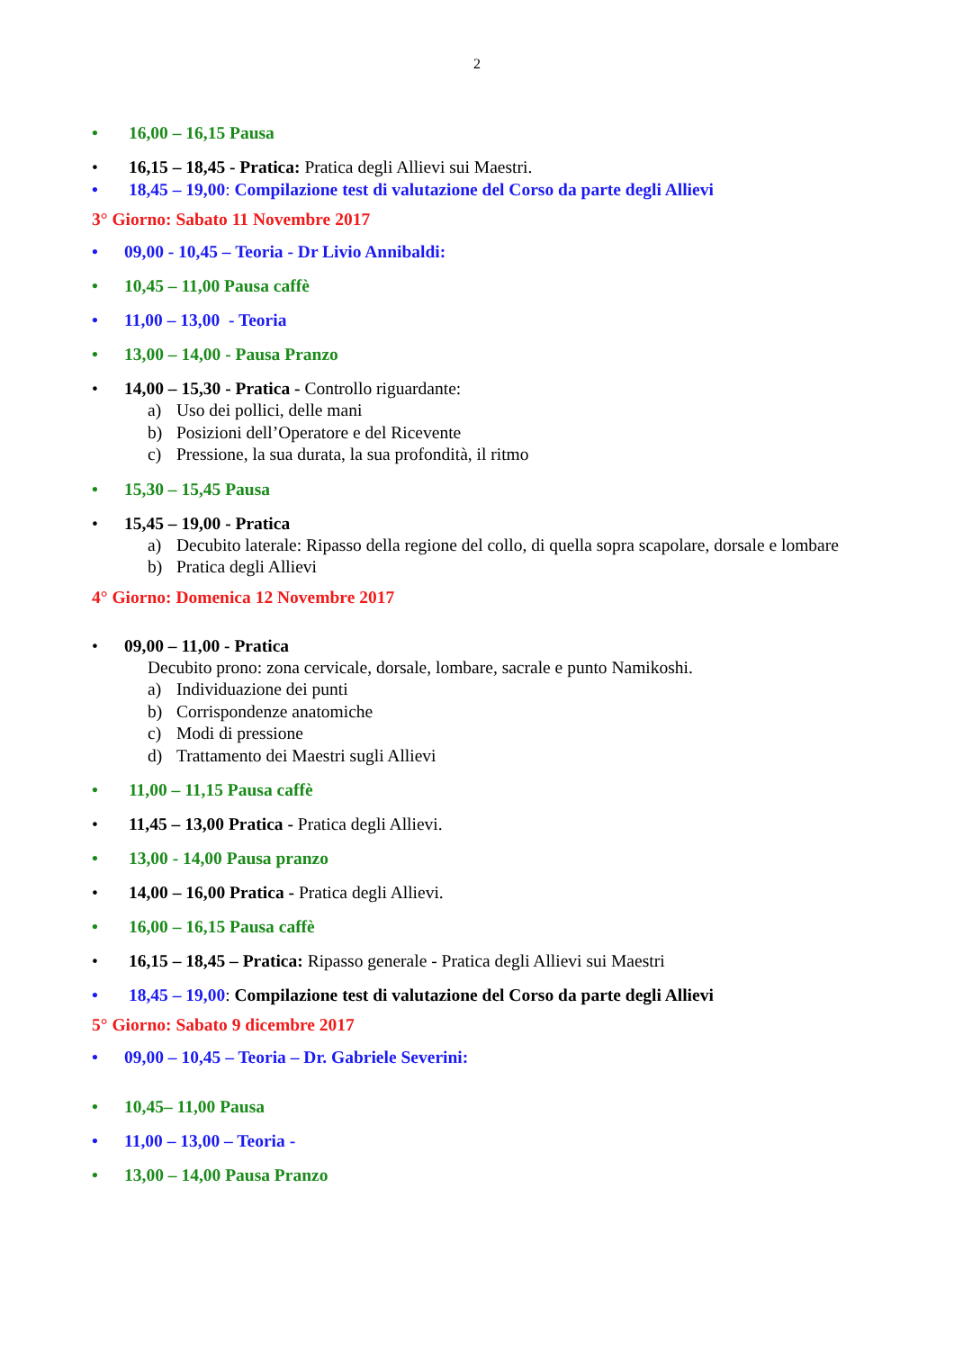2
• 16,00 – 16,15 Pausa
• 16,15 – 18,45 - Pratica: Pratica degli Allievi sui Maestri.
• 18,45 – 19,00: Compilazione test di valutazione del Corso da parte degli Allievi
3° Giorno: Sabato 11 Novembre 2017
• 09,00 - 10,45 – Teoria - Dr Livio Annibaldi:
• 10,45 – 11,00 Pausa caffè
• 11,00 – 13,00 - Teoria
• 13,00 – 14,00 - Pausa Pranzo
• 14,00 – 15,30 - Pratica - Controllo riguardante:
a) Uso dei pollici, delle mani
b) Posizioni dell’Operatore e del Ricevente
c) Pressione, la sua durata, la sua profondità, il ritmo
• 15,30 – 15,45 Pausa
• 15,45 – 19,00 - Pratica
a) Decubito laterale: Ripasso della regione del collo, di quella sopra scapolare, dorsale e lombare
b) Pratica degli Allievi
4° Giorno: Domenica 12 Novembre 2017
• 09,00 – 11,00 - Pratica
Decubito prono: zona cervicale, dorsale, lombare, sacrale e punto Namikoshi.
a) Individuazione dei punti
b) Corrispondenze anatomiche
c) Modi di pressione
d) Trattamento dei Maestri sugli Allievi
• 11,00 – 11,15 Pausa caffè
• 11,45 – 13,00 Pratica - Pratica degli Allievi.
• 13,00 - 14,00 Pausa pranzo
• 14,00 – 16,00 Pratica - Pratica degli Allievi.
• 16,00 – 16,15 Pausa caffè
• 16,15 – 18,45 – Pratica: Ripasso generale - Pratica degli Allievi sui Maestri
• 18,45 – 19,00: Compilazione test di valutazione del Corso da parte degli Allievi
5° Giorno: Sabato 9 dicembre 2017
• 09,00 – 10,45 – Teoria – Dr. Gabriele Severini:
• 10,45– 11,00 Pausa
• 11,00 – 13,00 – Teoria -
• 13,00 – 14,00 Pausa Pranzo